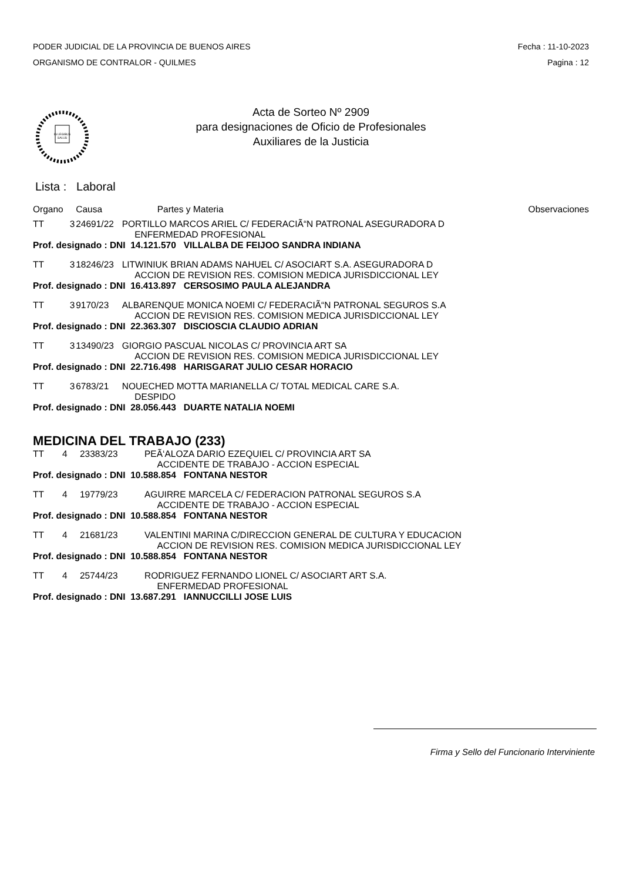PODER JUDICIAL DE LA PROVINCIA DE BUENOS AIRES
ORGANISMO DE CONTRALOR - QUILMES
Fecha : 11-10-2023
Pagina : 12
IN LEGIBUS
SALUS
Acta de Sorteo Nº 2909
para designaciones de Oficio de Profesionales
Auxiliares de la Justicia
Lista : Laboral
| Organo | | Causa | Partes y Materia | Observaciones |
| TT | 3 | 24691/22 | PORTILLO MARCOS ARIEL C/ FEDERACIÃ“N PATRONAL ASEGURADORA D ENFERMEDAD PROFESIONAL | |
| Prof. designado : DNI 14.121.570 VILLALBA DE FEIJOO SANDRA INDIANA | | | | |
| TT | 3 | 18246/23 | LITWINIUK BRIAN ADAMS NAHUEL C/ ASOCIART S.A. ASEGURADORA D ACCION DE REVISION RES. COMISION MEDICA JURISDICCIONAL LEY | |
| Prof. designado : DNI 16.413.897 CERSOSIMO PAULA ALEJANDRA | | | | |
| TT | 3 | 9170/23 | ALBARENQUE MONICA NOEMI C/ FEDERACIÃ“N PATRONAL SEGUROS S.A ACCION DE REVISION RES. COMISION MEDICA JURISDICCIONAL LEY | |
| Prof. designado : DNI 22.363.307 DISCIOSCIA CLAUDIO ADRIAN | | | | |
| TT | 3 | 13490/23 | GIORGIO PASCUAL NICOLAS C/ PROVINCIA ART SA ACCION DE REVISION RES. COMISION MEDICA JURISDICCIONAL LEY | |
| Prof. designado : DNI 22.716.498 HARISGARAT JULIO CESAR HORACIO | | | | |
| TT | 3 | 6783/21 | NOUECHED MOTTA MARIANELLA C/ TOTAL MEDICAL CARE S.A. DESPIDO | |
| Prof. designado : DNI 28.056.443 DUARTE NATALIA NOEMI | | | | |
MEDICINA DEL TRABAJO (233)
| TT | 4 | 23383/23 | PEÃ‘ALOZA DARIO EZEQUIEL C/ PROVINCIA ART SA ACCIDENTE DE TRABAJO - ACCION ESPECIAL |
| Prof. designado : DNI 10.588.854 FONTANA NESTOR | | | |
| TT | 4 | 19779/23 | AGUIRRE MARCELA C/ FEDERACION PATRONAL SEGUROS S.A ACCIDENTE DE TRABAJO - ACCION ESPECIAL |
| Prof. designado : DNI 10.588.854 FONTANA NESTOR | | | |
| TT | 4 | 21681/23 | VALENTINI MARINA C/DIRECCION GENERAL DE CULTURA Y EDUCACION ACCION DE REVISION RES. COMISION MEDICA JURISDICCIONAL LEY |
| Prof. designado : DNI 10.588.854 FONTANA NESTOR | | | |
| TT | 4 | 25744/23 | RODRIGUEZ FERNANDO LIONEL C/ ASOCIART ART S.A. ENFERMEDAD PROFESIONAL |
| Prof. designado : DNI 13.687.291 IANNUCCILLI JOSE LUIS | | | |
Firma y Sello del Funcionario Interviniente